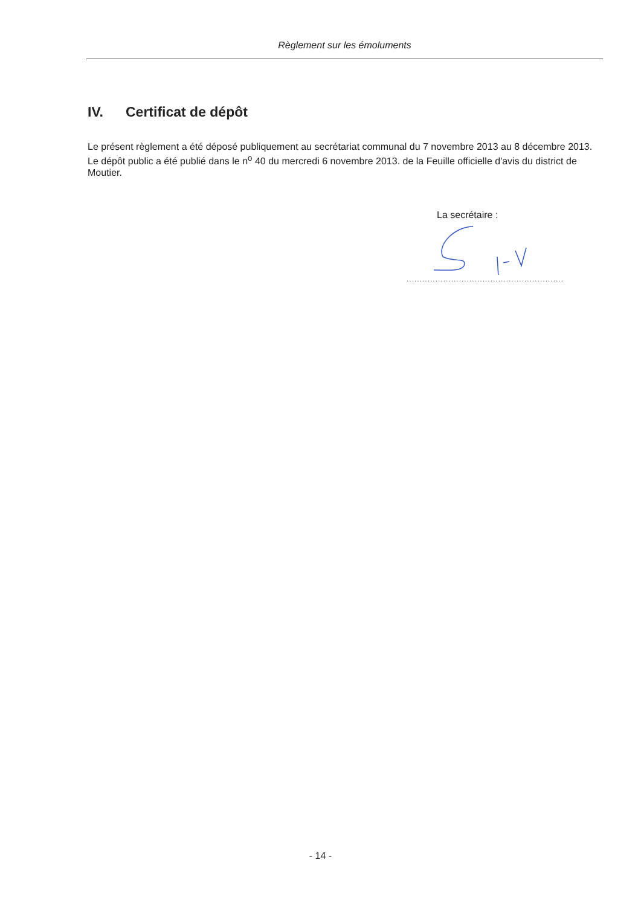Règlement sur les émoluments
IV. Certificat de dépôt
Le présent règlement a été déposé publiquement au secrétariat communal du 7 novembre 2013 au 8 décembre 2013. Le dépôt public a été publié dans le n<sup>o</sup> 40 du mercredi 6 novembre 2013. de la Feuille officielle d'avis du district de Moutier.
La secrétaire :
............................................................
- 14 -